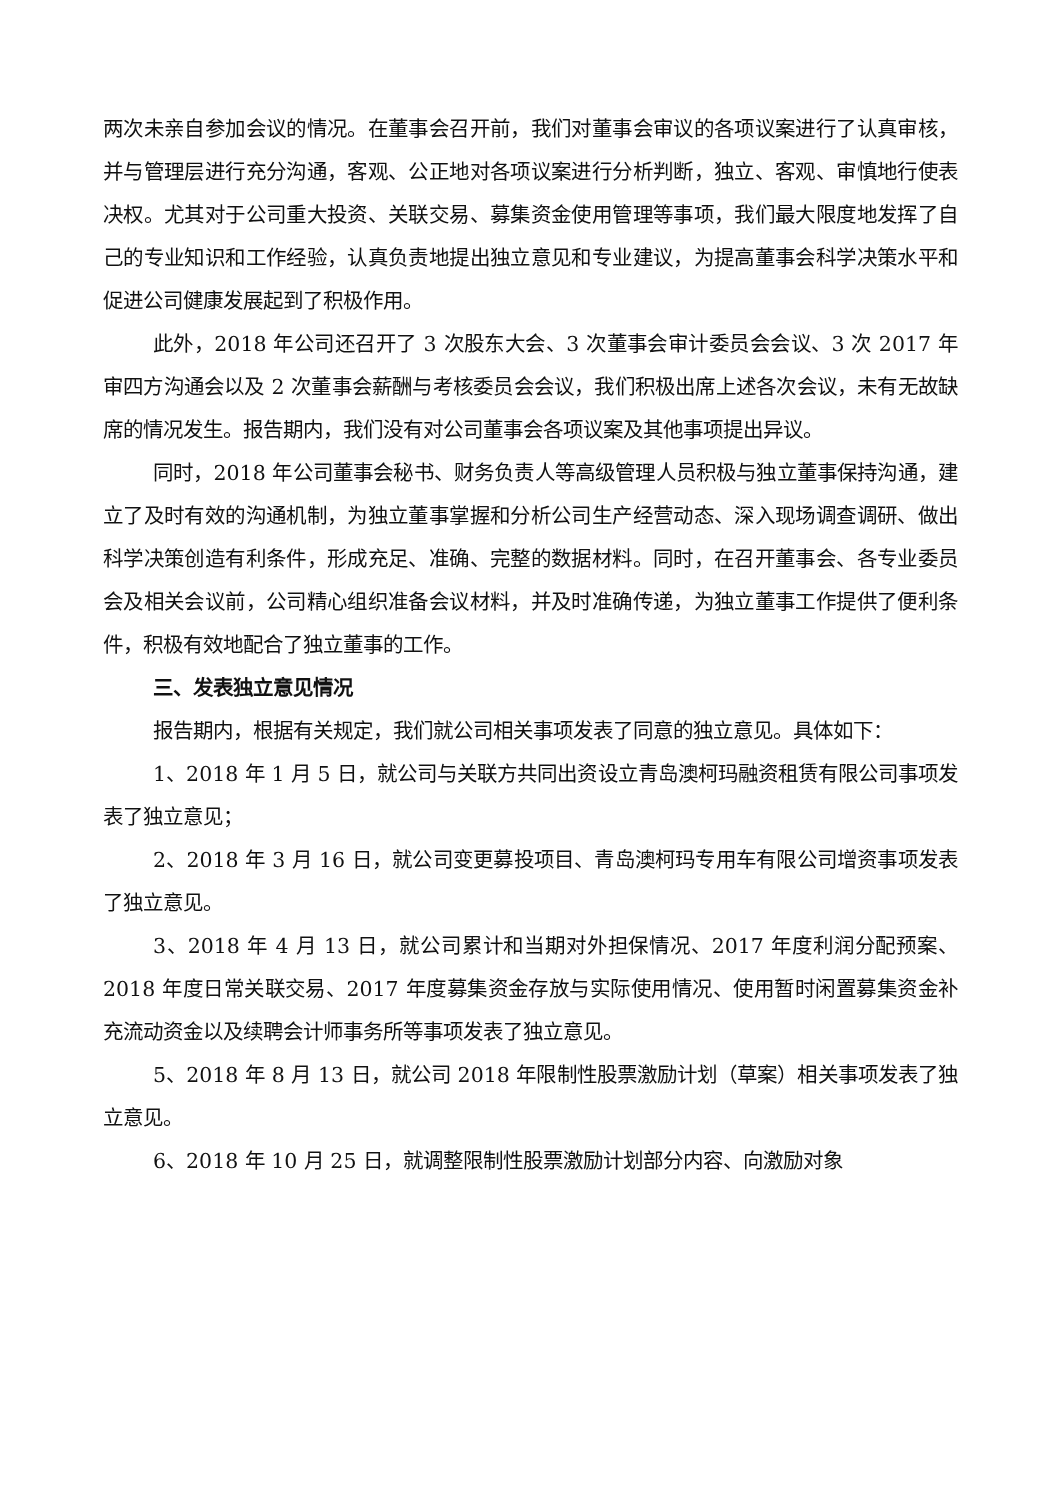两次未亲自参加会议的情况。在董事会召开前，我们对董事会审议的各项议案进行了认真审核，并与管理层进行充分沟通，客观、公正地对各项议案进行分析判断，独立、客观、审慎地行使表决权。尤其对于公司重大投资、关联交易、募集资金使用管理等事项，我们最大限度地发挥了自己的专业知识和工作经验，认真负责地提出独立意见和专业建议，为提高董事会科学决策水平和促进公司健康发展起到了积极作用。
此外，2018 年公司还召开了 3 次股东大会、3 次董事会审计委员会会议、3 次 2017 年审四方沟通会以及 2 次董事会薪酬与考核委员会会议，我们积极出席上述各次会议，未有无故缺席的情况发生。报告期内，我们没有对公司董事会各项议案及其他事项提出异议。
同时，2018 年公司董事会秘书、财务负责人等高级管理人员积极与独立董事保持沟通，建立了及时有效的沟通机制，为独立董事掌握和分析公司生产经营动态、深入现场调查调研、做出科学决策创造有利条件，形成充足、准确、完整的数据材料。同时，在召开董事会、各专业委员会及相关会议前，公司精心组织准备会议材料，并及时准确传递，为独立董事工作提供了便利条件，积极有效地配合了独立董事的工作。
三、发表独立意见情况
报告期内，根据有关规定，我们就公司相关事项发表了同意的独立意见。具体如下：
1、2018 年 1 月 5 日，就公司与关联方共同出资设立青岛澳柯玛融资租赁有限公司事项发表了独立意见；
2、2018 年 3 月 16 日，就公司变更募投项目、青岛澳柯玛专用车有限公司增资事项发表了独立意见。
3、2018 年 4 月 13 日，就公司累计和当期对外担保情况、2017 年度利润分配预案、2018 年度日常关联交易、2017 年度募集资金存放与实际使用情况、使用暂时闲置募集资金补充流动资金以及续聘会计师事务所等事项发表了独立意见。
5、2018 年 8 月 13 日，就公司 2018 年限制性股票激励计划（草案）相关事项发表了独立意见。
6、2018 年 10 月 25 日，就调整限制性股票激励计划部分内容、向激励对象